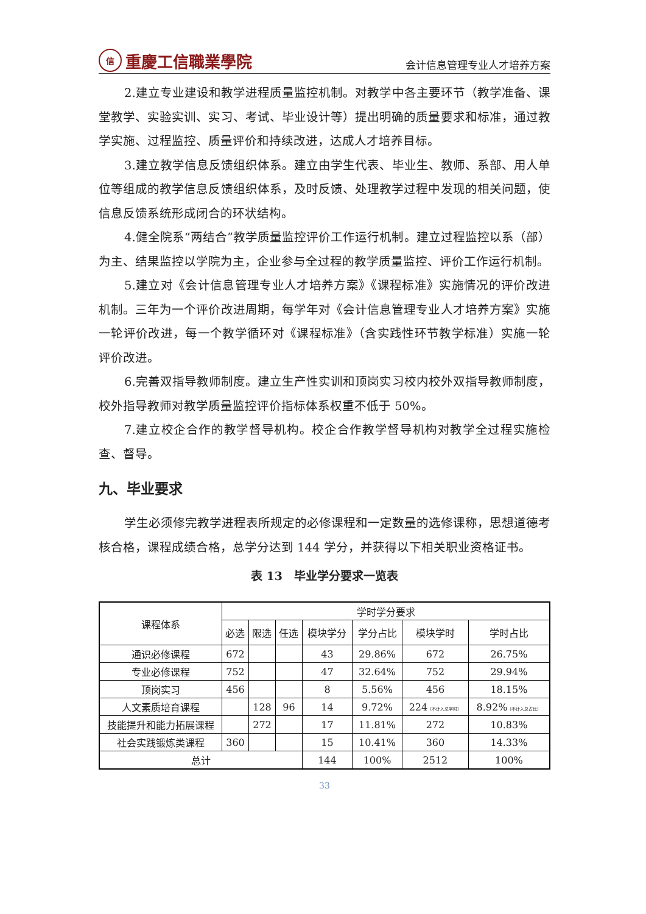信重慶工信職業學院
会计信息管理专业人才培养方案
2.建立专业建设和教学进程质量监控机制。对教学中各主要环节（教学准备、课堂教学、实验实训、实习、考试、毕业设计等）提出明确的质量要求和标准，通过教学实施、过程监控、质量评价和持续改进，达成人才培养目标。
3.建立教学信息反馈组织体系。建立由学生代表、毕业生、教师、系部、用人单位等组成的教学信息反馈组织体系，及时反馈、处理教学过程中发现的相关问题，使信息反馈系统形成闭合的环状结构。
4.健全院系“两结合”教学质量监控评价工作运行机制。建立过程监控以系（部）为主、结果监控以学院为主，企业参与全过程的教学质量监控、评价工作运行机制。
5.建立对《会计信息管理专业人才培养方案》《课程标准》实施情况的评价改进机制。三年为一个评价改进周期，每学年对《会计信息管理专业人才培养方案》实施一轮评价改进，每一个教学循环对《课程标准》（含实践性环节教学标准）实施一轮评价改进。
6.完善双指导教师制度。建立生产性实训和顶岗实习校内校外双指导教师制度，校外指导教师对教学质量监控评价指标体系权重不低于 50%。
7.建立校企合作的教学督导机构。校企合作教学督导机构对教学全过程实施检查、督导。
九、毕业要求
学生必须修完教学进程表所规定的必修课程和一定数量的选修课称，思想道德考核合格，课程成绩合格，总学分达到 144 学分，并获得以下相关职业资格证书。
表 13　毕业学分要求一览表
| 课程体系 | 学时学分要求 | | | | | | |
| --- | --- | --- | --- | --- | --- | --- | --- |
| | 必选 | 限选 | 任选 | 模块学分 | 学分占比 | 模块学时 | 学时占比 |
| 通识必修课程 | 672 | | | 43 | 29.86% | 672 | 26.75% |
| 专业必修课程 | 752 | | | 47 | 32.64% | 752 | 29.94% |
| 顶岗实习 | 456 | | | 8 | 5.56% | 456 | 18.15% |
| 人文素质培育课程 | | 128 | 96 | 14 | 9.72% | 224 （不计入总学时） | 8.92% （不计入总占比） |
| 技能提升和能力拓展课程 | | 272 | | 17 | 11.81% | 272 | 10.83% |
| 社会实践锻炼类课程 | 360 | | | 15 | 10.41% | 360 | 14.33% |
| 总计 | | | | 144 | 100% | 2512 | 100% |
33